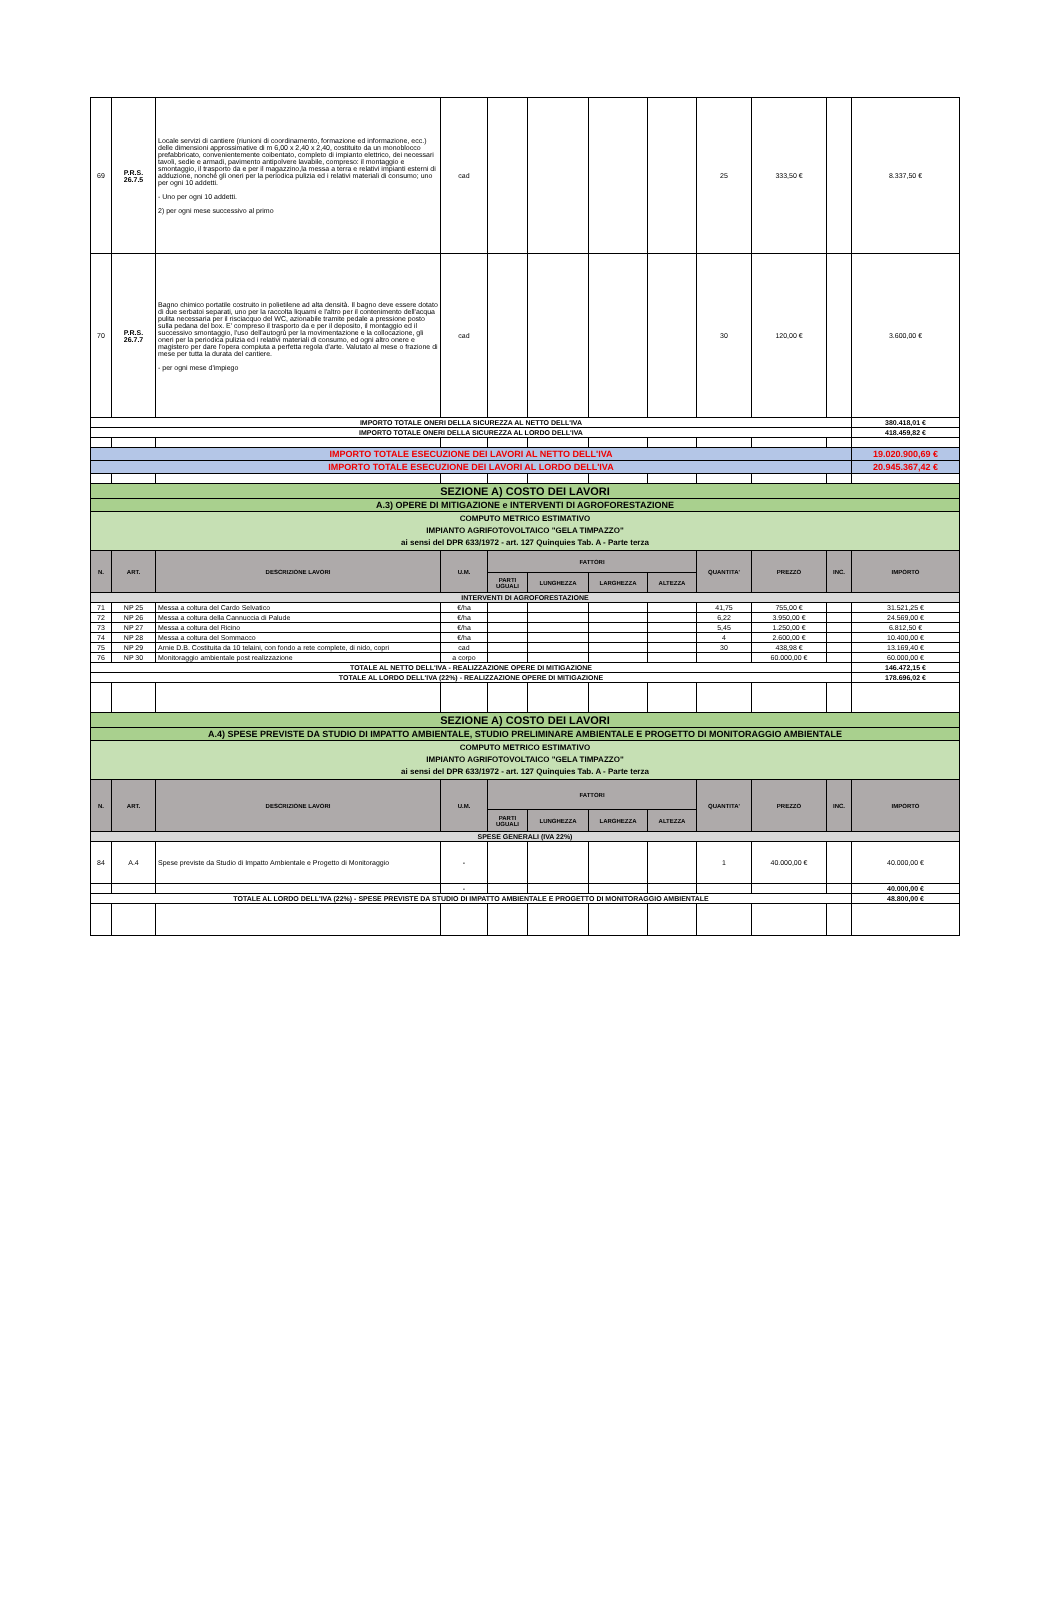| 69 | P.R.S. 26.7.5 | Locale servizi di cantiere (riunioni di coordinamento, formazione ed informazione, ecc.) delle dimensioni approssimative di m 6,00 x 2,40 x 2,40, costituito da un monoblocco prefabbricato, convenientemente coibentato, completo di impianto elettrico, dei necessari tavoli, sedie e armadi, pavimento antipolvere lavabile, compreso: il montaggio e smontaggio, il trasporto da e per il magazzino,la messa a terra e relativi impianti esterni di adduzione, nonché gli oneri per la periodica pulizia ed i relativi materiali di consumo; uno per ogni 10 addetti. - Uno per ogni 10 addetti. 2) per ogni mese successivo al primo | cad | | | | | 25 | 333,50 € | | 8.337,50 € |
| 70 | P.R.S. 26.7.7 | Bagno chimico portatile costruito in polietilene ad alta densità. Il bagno deve essere dotato di due serbatoi separati, uno per la raccolta liquami e l'altro per il contenimento dell'acqua pulita necessaria per il risciacquo del WC, azionabile tramite pedale a pressione posto sulla pedana del box. E' compreso il trasporto da e per il deposito, il montaggio ed il successivo smontaggio, l'uso dell'autogrù per la movimentazione e la collocazione, gli oneri per la periodica pulizia ed i relativi materiali di consumo, ed ogni altro onere e magistero per dare l'opera compiuta a perfetta regola d'arte. Valutato al mese o frazione di mese per tutta la durata del cantiere. - per ogni mese d'impiego | cad | | | | | 30 | 120,00 € | | 3.600,00 € |
| IMPORTO TOTALE ONERI DELLA SICUREZZA AL NETTO DELL'IVA | | | | | | | | | | | 380.418,01 € |
| IMPORTO TOTALE ONERI DELLA SICUREZZA AL LORDO DELL'IVA | | | | | | | | | | | 418.459,82 € |
| IMPORTO TOTALE ESECUZIONE DEI LAVORI AL NETTO DELL'IVA | | | | | | | | | | | 19.020.900,69 € |
| IMPORTO TOTALE ESECUZIONE DEI LAVORI AL LORDO DELL'IVA | | | | | | | | | | | 20.945.367,42 € |
| SEZIONE A) COSTO DEI LAVORI | | | | | | | | | | | |
| A.3) OPERE DI MITIGAZIONE e INTERVENTI DI AGROFORESTAZIONE | | | | | | | | | | | |
| COMPUTO METRICO ESTIMATIVO IMPIANTO AGRIFOTOVOLTAICO "GELA TIMPAZZO" ai sensi del DPR 633/1972 - art. 127 Quinquies Tab. A - Parte terza | | | | | | | | | | | |
| N. | ART. | DESCRIZIONE LAVORI | U.M. | FATTORI | | | | QUANTITA' | PREZZO | INC. | IMPORTO |
| | | | | PARTI UGUALI | LUNGHEZZA | LARGHEZZA | ALTEZZA | | | | |
| INTERVENTI DI AGROFORESTAZIONE | | | | | | | | | | | |
| 71 | NP 25 | Messa a coltura del Cardo Selvatico | €/ha | | | | | 41,75 | 755,00 € | | 31.521,25 € |
| 72 | NP 26 | Messa a coltura della Cannuccia di Palude | €/ha | | | | | 6,22 | 3.950,00 € | | 24.569,00 € |
| 73 | NP 27 | Messa a coltura del Ricino | €/ha | | | | | 5,45 | 1.250,00 € | | 6.812,50 € |
| 74 | NP 28 | Messa a coltura del Sommacco | €/ha | | | | | 4 | 2.600,00 € | | 10.400,00 € |
| 75 | NP 29 | Arnie D.B. Costituita da 10 telaini, con fondo a rete complete, di nido, copri | cad | | | | | 30 | 438,98 € | | 13.169,40 € |
| 76 | NP 30 | Monitoraggio ambientale post realizzazione | a corpo | | | | | | 60.000,00 € | | 60.000,00 € |
| TOTALE AL NETTO DELL'IVA - REALIZZAZIONE OPERE DI MITIGAZIONE | | | | | | | | | | | 146.472,15 € |
| TOTALE AL LORDO DELL'IVA (22%) - REALIZZAZIONE OPERE DI MITIGAZIONE | | | | | | | | | | | 178.696,02 € |
| SEZIONE A) COSTO DEI LAVORI | | | | | | | | | | | |
| A.4) SPESE PREVISTE DA STUDIO DI IMPATTO AMBIENTALE, STUDIO PRELIMINARE AMBIENTALE E PROGETTO DI MONITORAGGIO AMBIENTALE | | | | | | | | | | | |
| COMPUTO METRICO ESTIMATIVO IMPIANTO AGRIFOTOVOLTAICO "GELA TIMPAZZO" ai sensi del DPR 633/1972 - art. 127 Quinquies Tab. A - Parte terza | | | | | | | | | | | |
| N. | ART. | DESCRIZIONE LAVORI | U.M. | FATTORI | | | | QUANTITA' | PREZZO | INC. | IMPORTO |
| | | | | PARTI UGUALI | LUNGHEZZA | LARGHEZZA | ALTEZZA | | | | |
| SPESE GENERALI (IVA 22%) | | | | | | | | | | | |
| 84 | A.4 | Spese previste da Studio di Impatto Ambientale e Progetto di Monitoraggio | - | | | | | 1 | 40.000,00 € | | 40.000,00 € |
| | | | - | | | | | | | | 40.000,00 € |
| TOTALE AL LORDO DELL'IVA (22%) - SPESE PREVISTE DA STUDIO DI IMPATTO AMBIENTALE E PROGETTO DI MONITORAGGIO AMBIENTALE | | | | | | | | | | | 48.800,00 € |